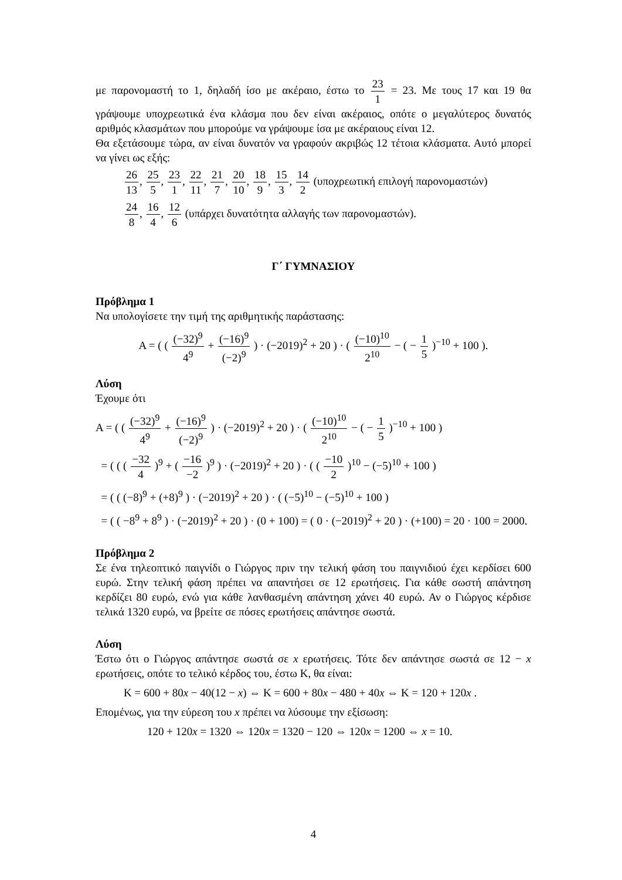με παρονομαστή το 1, δηλαδή ίσο με ακέραιο, έστω το 23 1 = 23. Με τους 17 και 19 θα γράψουμε υποχρεωτικά ένα κλάσμα που δεν είναι ακέραιος, οπότε ο μεγαλύτερος δυνατός αριθμός κλασμάτων που μπορούμε να γράψουμε ίσα με ακέραιους είναι 12.
Θα εξετάσουμε τώρα, αν είναι δυνατόν να γραφούν ακριβώς 12 τέτοια κλάσματα. Αυτό μπορεί να γίνει ως εξής:
26 13, 25 5, 23 1, 22 11, 21 7, 20 10, 18 9, 15 3, 14 2 (υποχρεωτική επιλογή παρονομαστών)
24 8, 16 4, 12 6 (υπάρχει δυνατότητα αλλαγής των παρονομαστών).
Γ΄ ΓΥΜΝΑΣΙΟΥ
Πρόβλημα 1
Να υπολογίσετε την τιμή της αριθμητικής παράστασης:
Α = ( ( (−32)<sup>9</sup> 4<sup>9</sup> + (−16)<sup>9</sup> (−2)<sup>9</sup> ) · (−2019)<sup>2</sup> + 20 ) · ( (−10)<sup>10</sup> 2<sup>10</sup> − ( − 1 5 )<sup>−10</sup> + 100 ).
Λύση
Έχουμε ότι
Α = ( ( (−32)<sup>9</sup> 4<sup>9</sup> + (−16)<sup>9</sup> (−2)<sup>9</sup> ) · (−2019)<sup>2</sup> + 20 ) · ( (−10)<sup>10</sup> 2<sup>10</sup> − ( − 1 5 )<sup>−10</sup> + 100 )
= ( ( ( −32 4 )<sup>9</sup> + ( −16 −2 )<sup>9</sup> ) · (−2019)<sup>2</sup> + 20 ) · ( ( −10 2 )<sup>10</sup> − (−5)<sup>10</sup> + 100 )
= ( ( (−8)<sup>9</sup> + (+8)<sup>9</sup> ) · (−2019)<sup>2</sup> + 20 ) · ( (−5)<sup>10</sup> − (−5)<sup>10</sup> + 100 )
= ( ( −8<sup>9</sup> + 8<sup>9</sup> ) · (−2019)<sup>2</sup> + 20 ) · (0 + 100) = ( 0 · (−2019)<sup>2</sup> + 20 ) · (+100) = 20 · 100 = 2000.
Πρόβλημα 2
Σε ένα τηλεοπτικό παιγνίδι ο Γιώργος πριν την τελική φάση του παιγνιδιού έχει κερδίσει 600 ευρώ. Στην τελική φάση πρέπει να απαντήσει σε 12 ερωτήσεις. Για κάθε σωστή απάντηση κερδίζει 80 ευρώ, ενώ για κάθε λανθασμένη απάντηση χάνει 40 ευρώ. Αν ο Γιώργος κέρδισε τελικά 1320 ευρώ, να βρείτε σε πόσες ερωτήσεις απάντησε σωστά.
Λύση
Έστω ότι ο Γιώργος απάντησε σωστά σε x ερωτήσεις. Τότε δεν απάντησε σωστά σε 12 − x ερωτήσεις, οπότε το τελικό κέρδος του, έστω Κ, θα είναι:
Κ = 600 + 80x − 40(12 − x) ⇔ Κ = 600 + 80x − 480 + 40x ⇔ Κ = 120 + 120x .
Επομένως, για την εύρεση του x πρέπει να λύσουμε την εξίσωση:
120 + 120x = 1320 ⇔ 120x = 1320 − 120 ⇔ 120x = 1200 ⇔ x = 10.
4